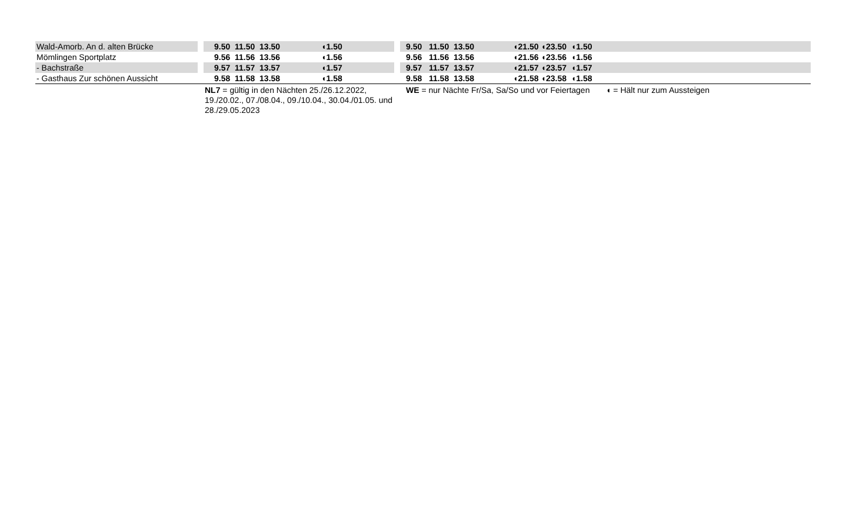| Wald-Amorb. An d. alten Brücke | | 9.50 11.50 13.50 ◖1.50 | | 9.50 11.50 13.50 ◖21.50 ◖23.50 ◖1.50 |
| Mömlingen Sportplatz | | 9.56 11.56 13.56 ◖1.56 | | 9.56 11.56 13.56 ◖21.56 ◖23.56 ◖1.56 |
| - Bachstraße | | 9.57 11.57 13.57 ◖1.57 | | 9.57 11.57 13.57 ◖21.57 ◖23.57 ◖1.57 |
| - Gasthaus Zur schönen Aussicht | | 9.58 11.58 13.58 ◖1.58 | | 9.58 11.58 13.58 ◖21.58 ◖23.58 ◖1.58 |
| | | NL7 = gültig in den Nächten 25./26.12.2022, 19./20.02., 07./08.04., 09./10.04., 30.04./01.05. und 28./29.05.2023 | | WE = nur Nächte Fr/Sa, Sa/So und vor Feiertagen ◖ = Hält nur zum Aussteigen |